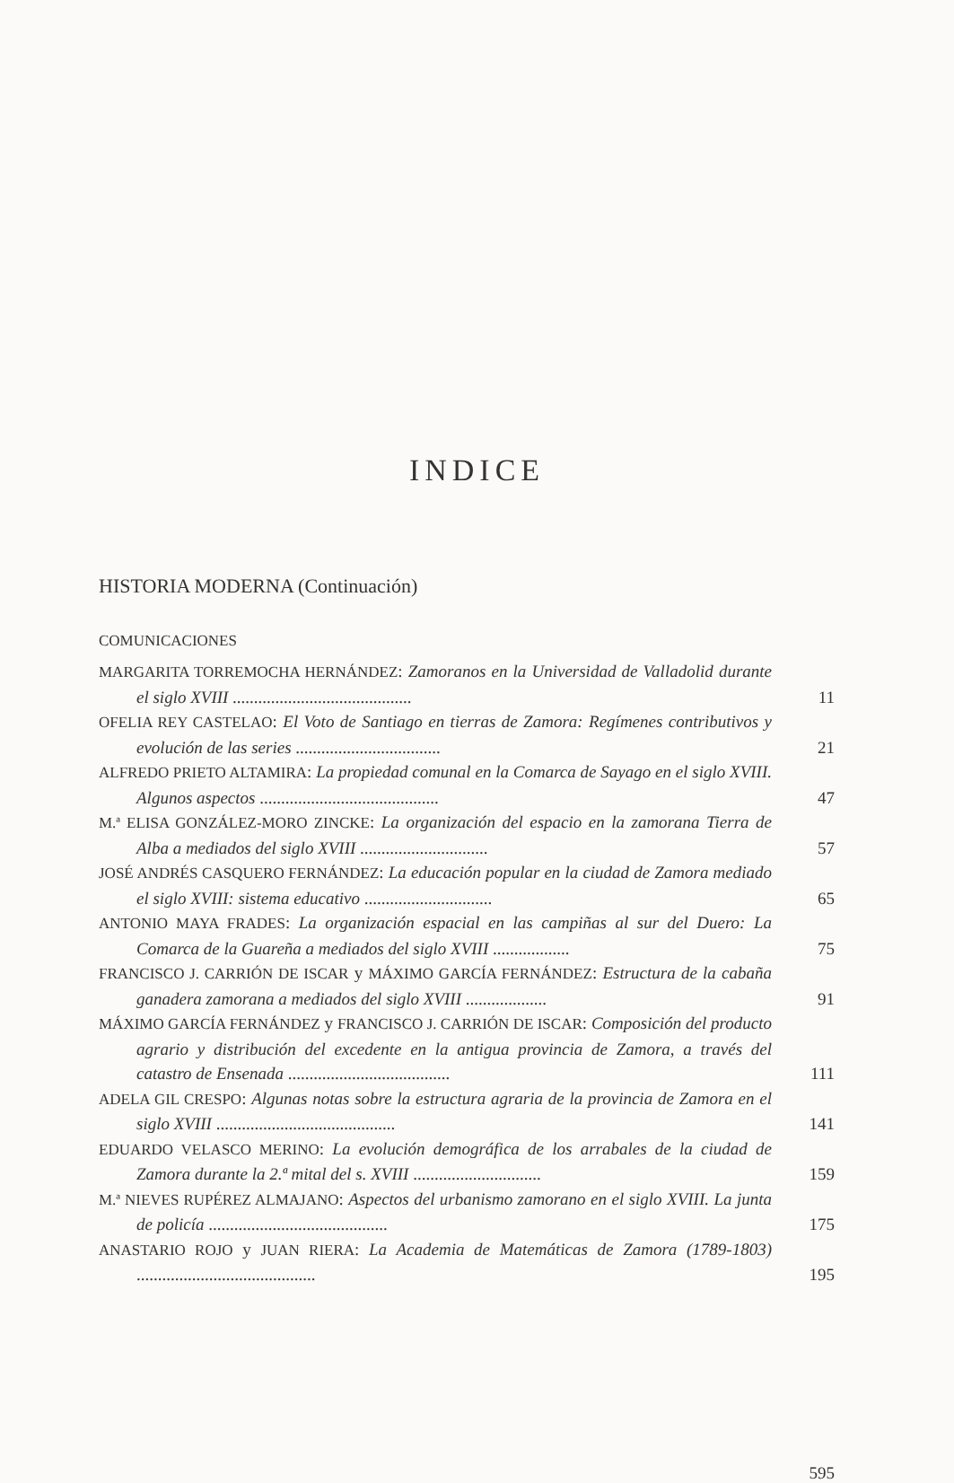INDICE
HISTORIA MODERNA (Continuación)
COMUNICACIONES
MARGARITA TORREMOCHA HERNÁNDEZ: Zamoranos en la Universidad de Valladolid durante el siglo XVIII ..........................................
11
OFELIA REY CASTELAO: El Voto de Santiago en tierras de Zamora: Regímenes contributivos y evolución de las series ..................................
21
ALFREDO PRIETO ALTAMIRA: La propiedad comunal en la Comarca de Sayago en el siglo XVIII. Algunos aspectos ..........................................
47
M.ª ELISA GONZÁLEZ-MORO ZINCKE: La organización del espacio en la zamorana Tierra de Alba a mediados del siglo XVIII ..............................
57
JOSÉ ANDRÉS CASQUERO FERNÁNDEZ: La educación popular en la ciudad de Zamora mediado el siglo XVIII: sistema educativo ..............................
65
ANTONIO MAYA FRADES: La organización espacial en las campiñas al sur del Duero: La Comarca de la Guareña a mediados del siglo XVIII ..................
75
FRANCISCO J. CARRIÓN DE ISCAR y MÁXIMO GARCÍA FERNÁNDEZ: Estructura de la cabaña ganadera zamorana a mediados del siglo XVIII ...................
91
MÁXIMO GARCÍA FERNÁNDEZ y FRANCISCO J. CARRIÓN DE ISCAR: Composición del producto agrario y distribución del excedente en la antigua provincia de Zamora, a través del catastro de Ensenada ......................................
111
ADELA GIL CRESPO: Algunas notas sobre la estructura agraria de la provincia de Zamora en el siglo XVIII ..........................................
141
EDUARDO VELASCO MERINO: La evolución demográfica de los arrabales de la ciudad de Zamora durante la 2.ª mital del s. XVIII ..............................
159
M.ª NIEVES RUPÉREZ ALMAJANO: Aspectos del urbanismo zamorano en el siglo XVIII. La junta de policía ..........................................
175
ANASTARIO ROJO y JUAN RIERA: La Academia de Matemáticas de Zamora (1789-1803) ..........................................
195
595